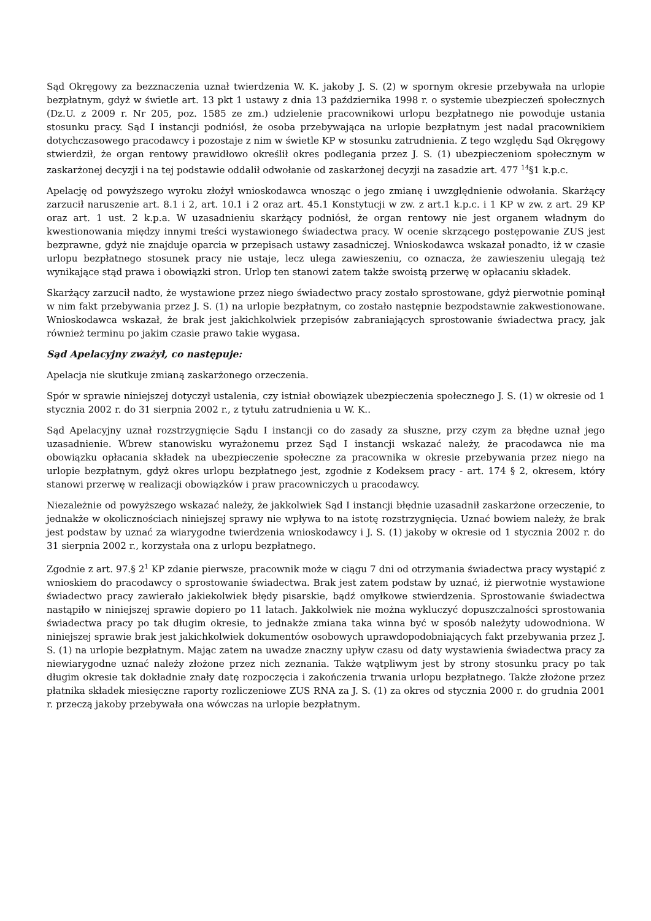Sąd Okręgowy za bezznaczenia uznał twierdzenia W. K. jakoby J. S. (2) w spornym okresie przebywała na urlopie bezpłatnym, gdyż w świetle art. 13 pkt 1 ustawy z dnia 13 października 1998 r. o systemie ubezpieczeń społecznych (Dz.U. z 2009 r. Nr 205, poz. 1585 ze zm.) udzielenie pracownikowi urlopu bezpłatnego nie powoduje ustania stosunku pracy. Sąd I instancji podniósł, że osoba przebywająca na urlopie bezpłatnym jest nadal pracownikiem dotychczasowego pracodawcy i pozostaje z nim w świetle KP w stosunku zatrudnienia. Z tego względu Sąd Okręgowy stwierdził, że organ rentowy prawidłowo określił okres podlegania przez J. S. (1) ubezpieczeniom społecznym w zaskarżonej decyzji i na tej podstawie oddalił odwołanie od zaskarżonej decyzji na zasadzie art. 477 <sup>14</sup>§1 k.p.c.
Apelację od powyższego wyroku złożył wnioskodawca wnosząc o jego zmianę i uwzględnienie odwołania. Skarżący zarzucił naruszenie art. 8.1 i 2, art. 10.1 i 2 oraz art. 45.1 Konstytucji w zw. z art.1 k.p.c. i 1 KP w zw. z art. 29 KP oraz art. 1 ust. 2 k.p.a. W uzasadnieniu skarżący podniósł, że organ rentowy nie jest organem władnym do kwestionowania między innymi treści wystawionego świadectwa pracy. W ocenie skrzącego postępowanie ZUS jest bezprawne, gdyż nie znajduje oparcia w przepisach ustawy zasadniczej. Wnioskodawca wskazał ponadto, iż w czasie urlopu bezpłatnego stosunek pracy nie ustaje, lecz ulega zawieszeniu, co oznacza, że zawieszeniu ulegają też wynikające stąd prawa i obowiązki stron. Urlop ten stanowi zatem także swoistą przerwę w opłacaniu składek.
Skarżący zarzucił nadto, że wystawione przez niego świadectwo pracy zostało sprostowane, gdyż pierwotnie pominął w nim fakt przebywania przez J. S. (1) na urlopie bezpłatnym, co zostało następnie bezpodstawnie zakwestionowane. Wnioskodawca wskazał, że brak jest jakichkolwiek przepisów zabraniających sprostowanie świadectwa pracy, jak również terminu po jakim czasie prawo takie wygasa.
Sąd Apelacyjny zważył, co następuje:
Apelacja nie skutkuje zmianą zaskarżonego orzeczenia.
Spór w sprawie niniejszej dotyczył ustalenia, czy istniał obowiązek ubezpieczenia społecznego J. S. (1) w okresie od 1 stycznia 2002 r. do 31 sierpnia 2002 r., z tytułu zatrudnienia u W. K..
Sąd Apelacyjny uznał rozstrzygnięcie Sądu I instancji co do zasady za słuszne, przy czym za błędne uznał jego uzasadnienie. Wbrew stanowisku wyrażonemu przez Sąd I instancji wskazać należy, że pracodawca nie ma obowiązku opłacania składek na ubezpieczenie społeczne za pracownika w okresie przebywania przez niego na urlopie bezpłatnym, gdyż okres urlopu bezpłatnego jest, zgodnie z Kodeksem pracy - art. 174 § 2, okresem, który stanowi przerwę w realizacji obowiązków i praw pracowniczych u pracodawcy.
Niezależnie od powyższego wskazać należy, że jakkolwiek Sąd I instancji błędnie uzasadnił zaskarżone orzeczenie, to jednakże w okolicznościach niniejszej sprawy nie wpływa to na istotę rozstrzygnięcia. Uznać bowiem należy, że brak jest podstaw by uznać za wiarygodne twierdzenia wnioskodawcy i J. S. (1) jakoby w okresie od 1 stycznia 2002 r. do 31 sierpnia 2002 r., korzystała ona z urlopu bezpłatnego.
Zgodnie z art. 97.§ 2<sup>1</sup> KP zdanie pierwsze, pracownik może w ciągu 7 dni od otrzymania świadectwa pracy wystąpić z wnioskiem do pracodawcy o sprostowanie świadectwa. Brak jest zatem podstaw by uznać, iż pierwotnie wystawione świadectwo pracy zawierało jakiekolwiek błędy pisarskie, bądź omyłkowe stwierdzenia. Sprostowanie świadectwa nastąpiło w niniejszej sprawie dopiero po 11 latach. Jakkolwiek nie można wykluczyć dopuszczalności sprostowania świadectwa pracy po tak długim okresie, to jednakże zmiana taka winna być w sposób należyty udowodniona. W niniejszej sprawie brak jest jakichkolwiek dokumentów osobowych uprawdopodobniających fakt przebywania przez J. S. (1) na urlopie bezpłatnym. Mając zatem na uwadze znaczny upływ czasu od daty wystawienia świadectwa pracy za niewiarygodne uznać należy złożone przez nich zeznania. Także wątpliwym jest by strony stosunku pracy po tak długim okresie tak dokładnie znały datę rozpoczęcia i zakończenia trwania urlopu bezpłatnego. Także złożone przez płatnika składek miesięczne raporty rozliczeniowe ZUS RNA za J. S. (1) za okres od stycznia 2000 r. do grudnia 2001 r. przeczą jakoby przebywała ona wówczas na urlopie bezpłatnym.